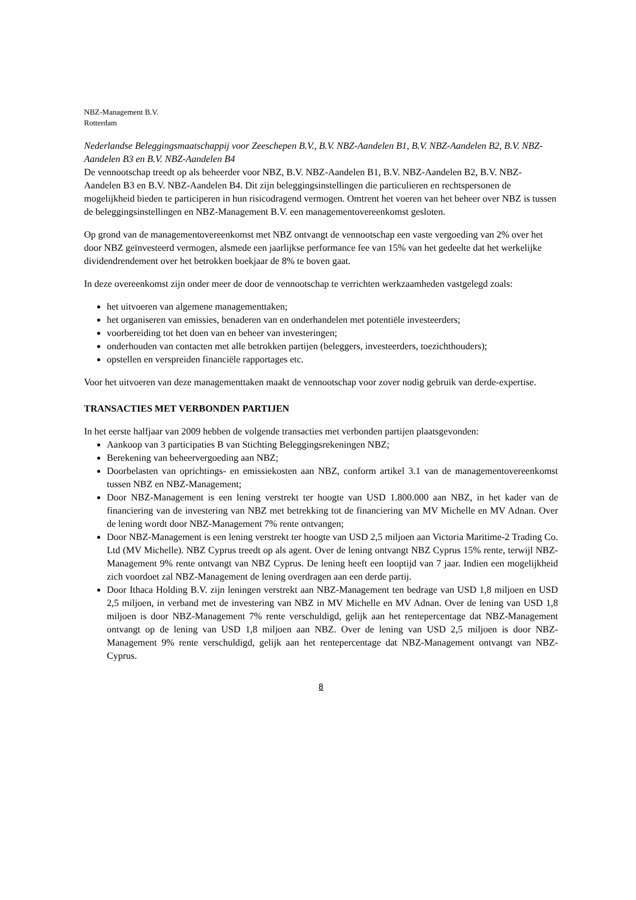NBZ-Management B.V.
Rotterdam
Nederlandse Beleggingsmaatschappij voor Zeeschepen B.V., B.V. NBZ-Aandelen B1, B.V. NBZ-Aandelen B2, B.V. NBZ-Aandelen B3 en B.V. NBZ-Aandelen B4
De vennootschap treedt op als beheerder voor NBZ, B.V. NBZ-Aandelen B1, B.V. NBZ-Aandelen B2, B.V. NBZ-Aandelen B3 en B.V. NBZ-Aandelen B4. Dit zijn beleggingsinstellingen die particulieren en rechtspersonen de mogelijkheid bieden te participeren in hun risicodragend vermogen. Omtrent het voeren van het beheer over NBZ is tussen de beleggingsinstellingen en NBZ-Management B.V. een managementovereenkomst gesloten.
Op grond van de managementovereenkomst met NBZ ontvangt de vennootschap een vaste vergoeding van 2% over het door NBZ geïnvesteerd vermogen, alsmede een jaarlijkse performance fee van 15% van het gedeelte dat het werkelijke dividendrendement over het betrokken boekjaar de 8% te boven gaat.
In deze overeenkomst zijn onder meer de door de vennootschap te verrichten werkzaamheden vastgelegd zoals:
het uitvoeren van algemene managementtaken;
het organiseren van emissies, benaderen van en onderhandelen met potentiële investeerders;
voorbereiding tot het doen van en beheer van investeringen;
onderhouden van contacten met alle betrokken partijen (beleggers, investeerders, toezichthouders);
opstellen en verspreiden financiële rapportages etc.
Voor het uitvoeren van deze managementtaken maakt de vennootschap voor zover nodig gebruik van derde-expertise.
TRANSACTIES MET VERBONDEN PARTIJEN
In het eerste halfjaar van 2009 hebben de volgende transacties met verbonden partijen plaatsgevonden:
Aankoop van 3 participaties B van Stichting Beleggingsrekeningen NBZ;
Berekening van beheervergoeding aan NBZ;
Doorbelasten van oprichtings- en emissiekosten aan NBZ, conform artikel 3.1 van de managementovereenkomst tussen NBZ en NBZ-Management;
Door NBZ-Management is een lening verstrekt ter hoogte van USD 1.800.000 aan NBZ, in het kader van de financiering van de investering van NBZ met betrekking tot de financiering van MV Michelle en MV Adnan. Over de lening wordt door NBZ-Management 7% rente ontvangen;
Door NBZ-Management is een lening verstrekt ter hoogte van USD 2,5 miljoen aan Victoria Maritime-2 Trading Co. Ltd (MV Michelle). NBZ Cyprus treedt op als agent. Over de lening ontvangt NBZ Cyprus 15% rente, terwijl NBZ-Management 9% rente ontvangt van NBZ Cyprus. De lening heeft een looptijd van 7 jaar. Indien een mogelijkheid zich voordoet zal NBZ-Management de lening overdragen aan een derde partij.
Door Ithaca Holding B.V. zijn leningen verstrekt aan NBZ-Management ten bedrage van USD 1,8 miljoen en USD 2,5 miljoen, in verband met de investering van NBZ in MV Michelle en MV Adnan. Over de lening van USD 1,8 miljoen is door NBZ-Management 7% rente verschuldigd, gelijk aan het rentepercentage dat NBZ-Management ontvangt op de lening van USD 1,8 miljoen aan NBZ. Over de lening van USD 2,5 miljoen is door NBZ-Management 9% rente verschuldigd, gelijk aan het rentepercentage dat NBZ-Management ontvangt van NBZ-Cyprus.
8